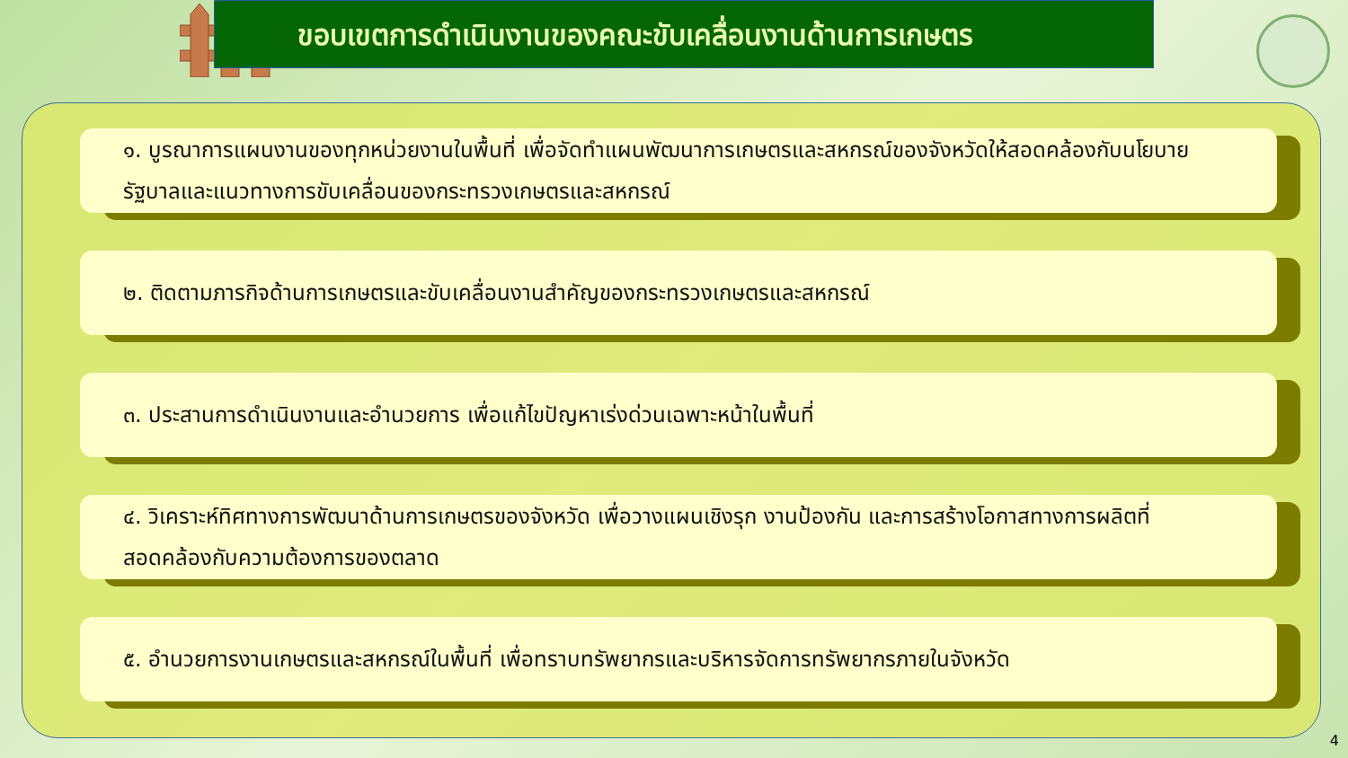ขอบเขตการดำเนินงานของคณะขับเคลื่อนงานด้านการเกษตร
๑. บูรณาการแผนงานของทุกหน่วยงานในพื้นที่ เพื่อจัดทำแผนพัฒนาการเกษตรและสหกรณ์ของจังหวัดให้สอดคล้องกับนโยบายรัฐบาลและแนวทางการขับเคลื่อนของกระทรวงเกษตรและสหกรณ์
๒. ติดตามภารกิจด้านการเกษตรและขับเคลื่อนงานสำคัญของกระทรวงเกษตรและสหกรณ์
๓. ประสานการดำเนินงานและอำนวยการ เพื่อแก้ไขปัญหาเร่งด่วนเฉพาะหน้าในพื้นที่
๔. วิเคราะห์ทิศทางการพัฒนาด้านการเกษตรของจังหวัด เพื่อวางแผนเชิงรุก งานป้องกัน และการสร้างโอกาสทางการผลิตที่สอดคล้องกับความต้องการของตลาด
๕. อำนวยการงานเกษตรและสหกรณ์ในพื้นที่ เพื่อทราบทรัพยากรและบริหารจัดการทรัพยากรภายในจังหวัด
4